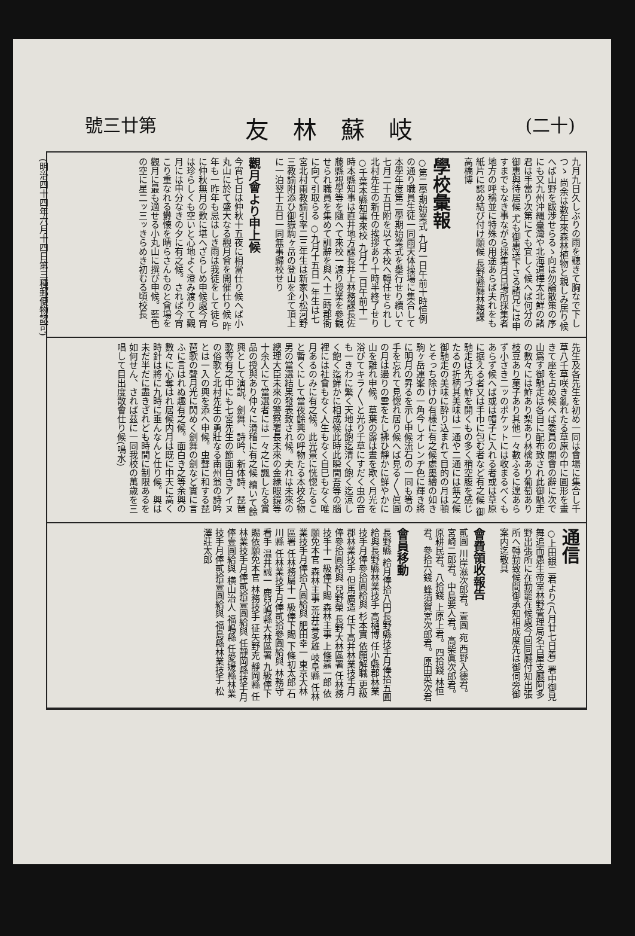號三廿第 友林蘇岐 (二十)
(明治四十四年六月十四日第三種郵便物認可)
九月九日久しぶりの雨を聽きて胸なで下しつゝ 尚余は數年來森林植物と親しみ居り候へば山野を跋渉せらるゝ向は勿論散策の序にも又九州沖縄臺灣や北海道樺太北鮮の諸君は手當り次第にても宜しく候へば何分の御惠與待居候 尤も御惠送下さる諸兄には申すまでもなき事ながら採集月日場所採集者地方の呼稱並に特殊の用途あらば夫れをも紙片に認め結び付け願候 長野縣廳林務課 高橋博
學校彙報
○第二學期始業式 九月一日午前十時恒例の通り職員生徒一同雨天体操場に集合して本學年度第二學期始業式を擧行せり續いて七月二十五日附を以て本校へ轉任せられし北村先生の新任の挨拶あり十時半終了せり ○千葉本縣知事來校 九月十二日午前十一時本縣知事は直井地方課長井上林務課長佐藤縣視學等を隨へて來校一渡り授業を參観せられ職員を集めて訓辭を與へ十二時郡衙に向て引取らる ○九月十五日一年生は七宮北村兩教諭引率二三年生は新家小松河野三教諭附添ひ御嶽駒ヶ岳の登山を企て頂上に一泊翌十五日一同無事歸校せり
觀月會より申上候
今宵七日は仲秋十五夜に相當仕り候へば小丸山に於て盛大なる觀月會を開催仕り候 昨年も一昨年も忌はしき雨は我徒をして徒らに仲秋無月の歎に堪へざらしめ申候處今宵は珍らしくも空いと心地よく澄み渡りて觀月には申分なきの夕に有之候。されば今宵こり重なれる欝懐を晴らさんものと會場を觀月に最も適せる小丸山に撰び申候。藍色の空に星二ッ三ッきらめき初むる頃校長
先生及各先生を初め一同は會場に集合し千草八千草咲き亂れたる草原の中に圓形を畫きて座を占め候へば委員の開會の辭に次で山爲す御馳走は各自に配布致され此御馳走の數々には鮓あり梨あり林檎あり葡萄あり枝豆あり菓子あり其他一々數ふるに遑あらず小さき二ッのポケットには收まるべくもあらず候へば或は帽子に入れる者或は草原に据える者又は手巾に包む者など有之候 御馳走は先づ鮓を開くもの多く稍空腹を感じたるの折柄其美味は一通や二通には無之候御馳走の美味に酔り込まれて目的の月は頓とそっち除けの有様に有之候處墨繪の如き駒ヶ岳連峯の一角今しオレンヂ色に輝き將に明月の昇るを示し申候流石の一同も箸の手を忘れて見惚れ居り候へば見る〳〵眞圓の月は邊りの雲をたし拂ひ靜かに鮮やかに山を離れ申候。草葉の露は晝を欺く月光を浴びてキラ〳〵と光り千草にすだく虫の音も一きわに繁く天地は飽迄清く飽く迄涼しく飽く迄鮮かに相成候此時此瞬間吾等の腦裡には社會もなく人生もなく自巳もなく唯月あるのみに有之候。此光景に恍惚たること暫くにして當夜餘興の呼物たる本校名物男の當選結果發表致され候。夫れは未來の總理大臣未來の警察署長未來の金縁眼鏡等十余人にて當選者には一々之に諷したる賞品の授與あり仲々に滑稽に有之候 續いて餘興として演説、劍舞、詩吟、新体詩、琵琶歌等有之中にも七宮先生の節面白きアイヌの俗歌と北村先生の勇壯なる南州翁の詩吟とは一入の興を添へ申候。虫聲に和する琵琶歌の聲月光に閃めく劍舞の劍など實に言ふに言はれぬ趣有之候。面白き之等余興の數々に心奪はれ居候内月は既に中天に高く時針は將に九時に垂んなんと仕り候。興は未だ半だに盡きざれども時間に制限あるを如何せん、されば茲に一同我校の萬歳を三唱して目出度散會仕り候(鳴水)
通信
○上田銀二君より(八月廿七日着) 署中御見舞追而愚生帝室林野管理局名古屋支廳阿多野出張所に在勤罷在候處今回同廳付知出張所へ轉勤致候間御承知相成度先は御伺旁御案内迄敬具
會費領收報告
貳圓 川岸滋次郎君。壹圓 宛 西野入德君。宮崎二郎君。中島要人君。高柴眞次郎君。原耕民君。八拾錢 上原上君。四拾錢 林恒君。參拾六錢 蜂須賀宮次郎君。原田英次君
會員移動
長野縣 給月俸拾八円長野縣技手月俸拾五圓給與長野縣林業技手 高樋博 任小縣郡林業技手月俸參拾圓給與 杉本實 依願解職 更級郡林業技手 但馬廣造 任下高井林業技手月俸參拾圓給與 兒野榮 長野大林區署 任林務技手十一級俸下賜 森林主事 上條嘉一郎 依願免本官 森林主事 荒井喜多雄 岐阜縣 任林業技手月俸拾八圓給與 肥田幸一 東京大林區署 任林務屬十一級俸下賜 下條初太郎 石川縣 任林業技手月俸貳拾參圓給與 林務守看手 温井誠一 鹿兒嶋縣大林區署 九級俸下賜依願免本官 林務技手 征矢野克 靜岡縣 任林業技手月俸貳拾壹圓給與 任靜岡縣技手月俸壹圓給與 横山治人 福嶋縣 任愛媛縣林業技手月俸貳拾壹圓給與 福島縣林業技手 松澤莊太郎